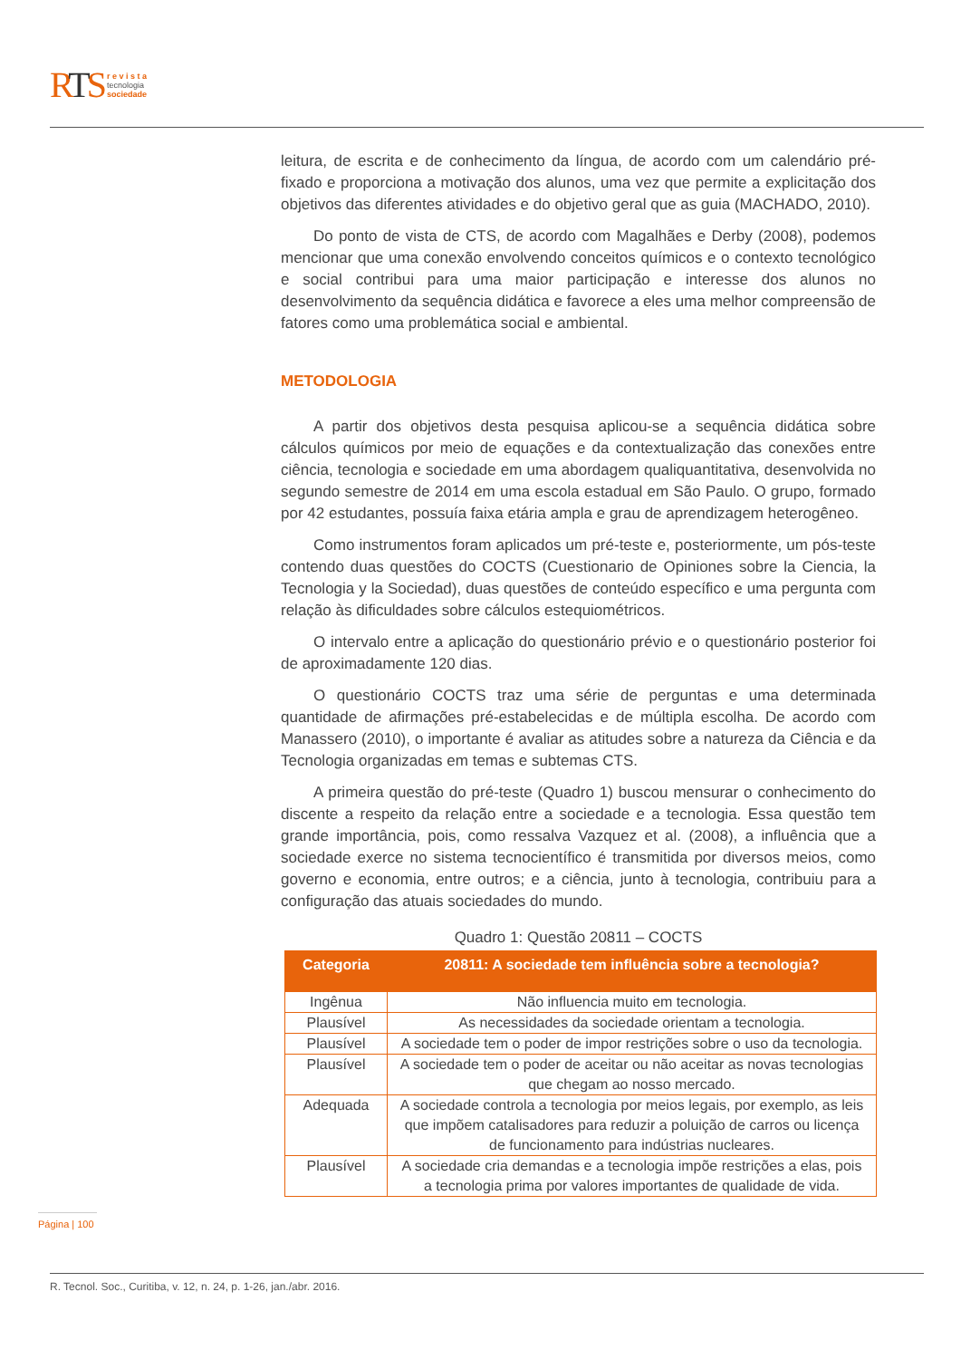RTS
r e v i s t a
tecnologia
sociedade
leitura, de escrita e de conhecimento da língua, de acordo com um calendário pré-fixado e proporciona a motivação dos alunos, uma vez que permite a explicitação dos objetivos das diferentes atividades e do objetivo geral que as guia (MACHADO, 2010).
Do ponto de vista de CTS, de acordo com Magalhães e Derby (2008), podemos mencionar que uma conexão envolvendo conceitos químicos e o contexto tecnológico e social contribui para uma maior participação e interesse dos alunos no desenvolvimento da sequência didática e favorece a eles uma melhor compreensão de fatores como uma problemática social e ambiental.
METODOLOGIA
A partir dos objetivos desta pesquisa aplicou-se a sequência didática sobre cálculos químicos por meio de equações e da contextualização das conexões entre ciência, tecnologia e sociedade em uma abordagem qualiquantitativa, desenvolvida no segundo semestre de 2014 em uma escola estadual em São Paulo. O grupo, formado por 42 estudantes, possuía faixa etária ampla e grau de aprendizagem heterogêneo.
Como instrumentos foram aplicados um pré-teste e, posteriormente, um pós-teste contendo duas questões do COCTS (Cuestionario de Opiniones sobre la Ciencia, la Tecnologia y la Sociedad), duas questões de conteúdo específico e uma pergunta com relação às dificuldades sobre cálculos estequiométricos.
O intervalo entre a aplicação do questionário prévio e o questionário posterior foi de aproximadamente 120 dias.
O questionário COCTS traz uma série de perguntas e uma determinada quantidade de afirmações pré-estabelecidas e de múltipla escolha. De acordo com Manassero (2010), o importante é avaliar as atitudes sobre a natureza da Ciência e da Tecnologia organizadas em temas e subtemas CTS.
A primeira questão do pré-teste (Quadro 1) buscou mensurar o conhecimento do discente a respeito da relação entre a sociedade e a tecnologia. Essa questão tem grande importância, pois, como ressalva Vazquez et al. (2008), a influência que a sociedade exerce no sistema tecnocientífico é transmitida por diversos meios, como governo e economia, entre outros; e a ciência, junto à tecnologia, contribuiu para a configuração das atuais sociedades do mundo.
Quadro 1: Questão 20811 – COCTS
| Categoria | 20811: A sociedade tem influência sobre a tecnologia? |
| --- | --- |
| Ingênua | Não influencia muito em tecnologia. |
| Plausível | As necessidades da sociedade orientam a tecnologia. |
| Plausível | A sociedade tem o poder de impor restrições sobre o uso da tecnologia. |
| Plausível | A sociedade tem o poder de aceitar ou não aceitar as novas tecnologias que chegam ao nosso mercado. |
| Adequada | A sociedade controla a tecnologia por meios legais, por exemplo, as leis que impõem catalisadores para reduzir a poluição de carros ou licença de funcionamento para indústrias nucleares. |
| Plausível | A sociedade cria demandas e a tecnologia impõe restrições a elas, pois a tecnologia prima por valores importantes de qualidade de vida. |
Página | 100
R. Tecnol. Soc., Curitiba, v. 12, n. 24, p. 1-26, jan./abr. 2016.